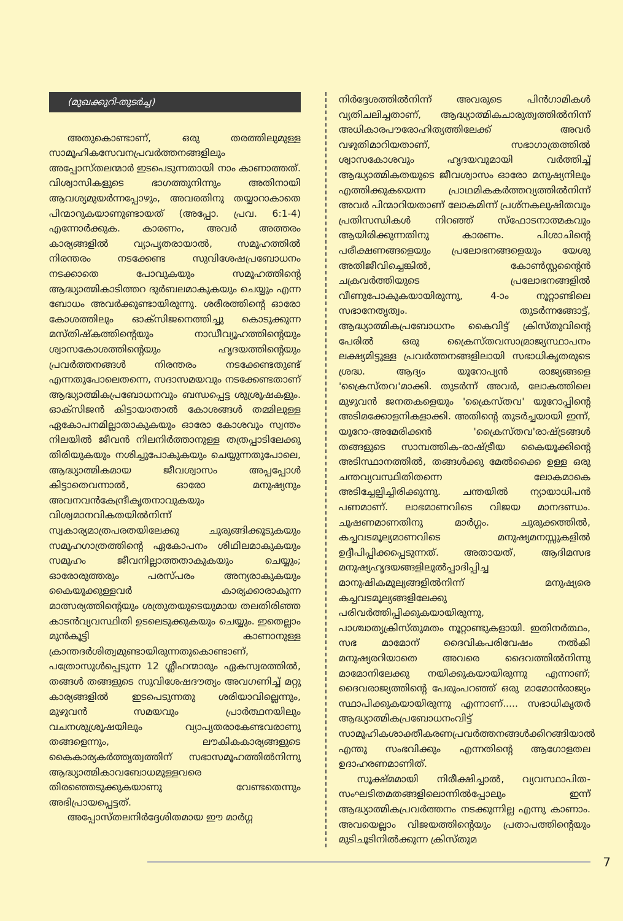(മുഖക്കുറി-തുടർച്ച)
അതുകൊണ്ടാണ്, ഒരു തരത്തിലുമുള്ള സാമൂഹികസേവനപ്രവർത്തനങ്ങളിലും അപ്പോസ്തലന്മാർ ഇടപെടുന്നതായി നാം കാണാത്തത്. വിശ്വാസികളുടെ ഭാഗത്തുനിന്നും അതിനായി ആവശ്യമുയർന്നപ്പോഴും, അവരതിനു തയ്യാറാകാതെ പിന്മാറുകയാണുണ്ടായത് (അപ്പോ. പ്രവ. 6:1-4) എന്നോർക്കുക. കാരണം, അവർ അത്തരം കാര്യങ്ങളിൽ വ്യാപൃതരായാൽ, സമൂഹത്തിൽ നിരന്തരം നടക്കേണ്ട സുവിശേഷപ്രബോധനം നടക്കാതെ പോവുകയും സമൂഹത്തിന്റെ ആദ്ധ്യാത്മികാടിത്തറ ദുർബലമാകുകയും ചെയ്യും എന്ന ബോധം അവർക്കുണ്ടായിരുന്നു. ശരീരത്തിന്റെ ഓരോ കോശത്തിലും ഓക്സിജനെത്തിച്ചു കൊടുക്കുന്ന മസ്തിഷ്കത്തിന്റെയും നാഡീവ്യൂഹത്തിന്റെയും ശ്വാസകോശത്തിന്റെയും ഹൃദയത്തിന്റെയും പ്രവർത്തനങ്ങൾ നിരന്തരം നടക്കേണ്ടതുണ്ട് എന്നതുപോലെതന്നെ, സദാസമയവും നടക്കേണ്ടതാണ് ആദ്ധ്യാത്മികപ്രബോധനവും ബന്ധപ്പെട്ട ശുശ്രൂഷകളും. ഓക്സിജൻ കിട്ടായാതാൽ കോശങ്ങൾ തമ്മിലുള്ള ഏകോപനമില്ലാതാകുകയും ഓരോ കോശവും സ്വന്തം നിലയിൽ ജീവൻ നിലനിർത്താനുള്ള തത്രപ്പാടിലേക്കു തിരിയുകയും നശിച്ചുപോകുകയും ചെയ്യുന്നതുപോലെ, ആദ്ധ്യാത്മികമായ ജീവശ്വാസം അപ്പപ്പോൾ കിട്ടാതെവന്നാൽ, ഓരോ മനുഷ്യനും അവനവൻകേന്ദ്രീകൃതനാവുകയും വിശ്വമാനവികതയിൽനിന്ന് സ്വകാര്യമാത്രപരതയിലേക്കു ചുരുങ്ങിക്കൂടുകയും സമൂഹഗാത്രത്തിന്റെ ഏകോപനം ശിഥിലമാകുകയും സമൂഹം ജീവനില്ലാത്തതാകുകയും ചെയ്യും; ഓരോരുത്തരും പരസ്പരം അന്യരാകുകയും കൈയൂക്കുള്ളവർ കാര്യക്കാരാകുന്ന മാത്സര്യത്തിന്റെയും ശത്രുതയുടെയുമായ തലതിരിഞ്ഞ കാടൻവ്യവസ്ഥിതി ഉടലെടുക്കുകയും ചെയ്യും. ഇതെല്ലാം മുൻകൂട്ടി കാണാനുള്ള ക്രാന്തദർശിത്വമുണ്ടായിരുന്നതുകൊണ്ടാണ്, പത്രോസുൾപ്പെടുന്ന 12 ശ്ലീഹന്മാരും ഏകസ്വരത്തിൽ, തങ്ങൾ തങ്ങളുടെ സുവിശേഷദൗത്യം അവഗണിച്ച് മറ്റു കാര്യങ്ങളിൽ ഇടപെടുന്നതു ശരിയാവില്ലെന്നും, മുഴുവൻ സമയവും പ്രാർത്ഥനയിലും വചനശുശ്രൂഷയിലും വ്യാപൃതരാകേണ്ടവരാണു തങ്ങളെന്നും, ലൗകികകാര്യങ്ങളുടെ കൈകാര്യകർത്തൃത്വത്തിന് സഭാസമൂഹത്തിൽനിന്നു ആദ്ധ്യാത്മികാവബോധമുള്ളവരെ തിരഞ്ഞെടുക്കുകയാണു വേണ്ടതെന്നും അഭിപ്രായപ്പെട്ടത്.
അപ്പോസ്തലനിർദ്ദേശിതമായ ഈ മാർഗ്ഗ
നിർദ്ദേശത്തിൽനിന്ന് അവരുടെ പിൻഗാമികൾ വ്യതിചലിച്ചതാണ്, ആദ്ധ്യാത്മികചാരുത്വത്തിൽനിന്ന് അധികാരപൗരോഹിത്യത്തിലേക്ക് അവർ വഴുതിമാറിയതാണ്, സഭാഗാത്രത്തിൽ ശ്വാസകോശവും ഹൃദയവുമായി വർത്തിച്ച് ആദ്ധ്യാത്മികതയുടെ ജീവശ്വാസം ഓരോ മനുഷ്യനിലും എത്തിക്കുകയെന്ന പ്രാഥമികകർത്തവ്യത്തിൽനിന്ന് അവർ പിന്മാറിയതാണ് ലോകമിന്ന് പ്രശ്നകലുഷിതവും പ്രതിസന്ധികൾ നിറഞ്ഞ് സ്ഫോടനാത്മകവും ആയിരിക്കുന്നതിനു കാരണം. പിശാചിന്റെ പരീക്ഷണങ്ങളെയും പ്രലോഭനങ്ങളെയും യേശു അതിജീവിച്ചെങ്കിൽ, കോൺസ്റ്റന്റൈൻ ചക്രവർത്തിയുടെ പ്രലോഭനങ്ങളിൽ വീണുപോകുകയായിരുന്നു, 4-ാം നൂറ്റാണ്ടിലെ സഭാനേതൃത്വം. തുടർന്നങ്ങോട്ട്, ആദ്ധ്യാത്മികപ്രബോധനം കൈവിട്ട് ക്രിസ്തുവിന്റെ പേരിൽ ഒരു ക്രൈസ്തവസാമ്രാജ്യസ്ഥാപനം ലക്ഷ്യമിട്ടുള്ള പ്രവർത്തനങ്ങളിലായി സഭാധികൃതരുടെ ശ്രദ്ധ. ആദ്യം യൂറോപ്യൻ രാജ്യങ്ങളെ 'ക്രൈസ്തവ'മാക്കി. തുടർന്ന് അവർ, ലോകത്തിലെ മുഴുവൻ ജനതകളെയും 'ക്രൈസ്തവ' യൂറോപ്പിന്റെ അടിമക്കോളനികളാക്കി. അതിന്റെ തുടർച്ചയായി ഇന്ന്, യൂറോ-അമേരിക്കൻ 'ക്രൈസ്തവ'രാഷ്ട്രങ്ങൾ തങ്ങളുടെ സാമ്പത്തിക-രാഷ്ട്രീയ കൈയൂക്കിന്റെ അടിസ്ഥാനത്തിൽ, തങ്ങൾക്കു മേൽക്കൈ ഉള്ള ഒരു ചന്തവ്യവസ്ഥിതിതന്നെ ലോകമാകെ അടിച്ചേല്പിച്ചിരിക്കുന്നു. ചന്തയിൽ ന്യായാധിപൻ പണമാണ്. ലാഭമാണവിടെ വിജയ മാനദണ്ഡം. ചൂഷണമാണതിനു മാർഗ്ഗം. ചുരുക്കത്തിൽ, കച്ചവടമൂല്യമാണവിടെ മനുഷ്യമനസ്സുകളിൽ ഉദ്ദീപിപ്പിക്കപ്പെടുന്നത്. അതായത്, ആദിമസഭ മനുഷ്യഹൃദയങ്ങളിലുൽപ്പാദിപ്പിച്ച മാനുഷികമൂല്യങ്ങളിൽനിന്ന് മനുഷ്യരെ കച്ചവടമൂല്യങ്ങളിലേക്കു പരിവർത്തിപ്പിക്കുകയായിരുന്നു, പാശ്ചാത്യക്രിസ്തുമതം നൂറ്റാണ്ടുകളായി. ഇതിനർത്ഥം, സഭ മാമോന് ദൈവികപരിവേഷം നൽകി മനുഷ്യരറിയാതെ അവരെ ദൈവത്തിൽനിന്നു മാമോനിലേക്കു നയിക്കുകയായിരുന്നു എന്നാണ്; ദൈവരാജ്യത്തിന്റെ പേരുംപറഞ്ഞ് ഒരു മാമോൻരാജ്യം സ്ഥാപിക്കുകയായിരുന്നു എന്നാണ്..... സഭാധികൃതർ ആദ്ധ്യാത്മികപ്രബോധനംവിട്ട് സാമൂഹികശാക്തീകരണപ്രവർത്തനങ്ങൾക്കിറങ്ങിയാൽ എന്തു സംഭവിക്കും എന്നതിന്റെ ആഗോളതല ഉദാഹരണമാണിത്.
സൂക്ഷ്മമായി നിരീക്ഷിച്ചാൽ, വ്യവസ്ഥാപിത-സംഘടിതമതങ്ങളിലൊന്നിൽപ്പോലും ഇന്ന് ആദ്ധ്യാത്മികപ്രവർത്തനം നടക്കുന്നില്ല എന്നു കാണാം. അവയെല്ലാം വിജയത്തിന്റെയും പ്രതാപത്തിന്റെയും മുടിചൂടിനിൽക്കുന്ന ക്രിസ്തുമ
7